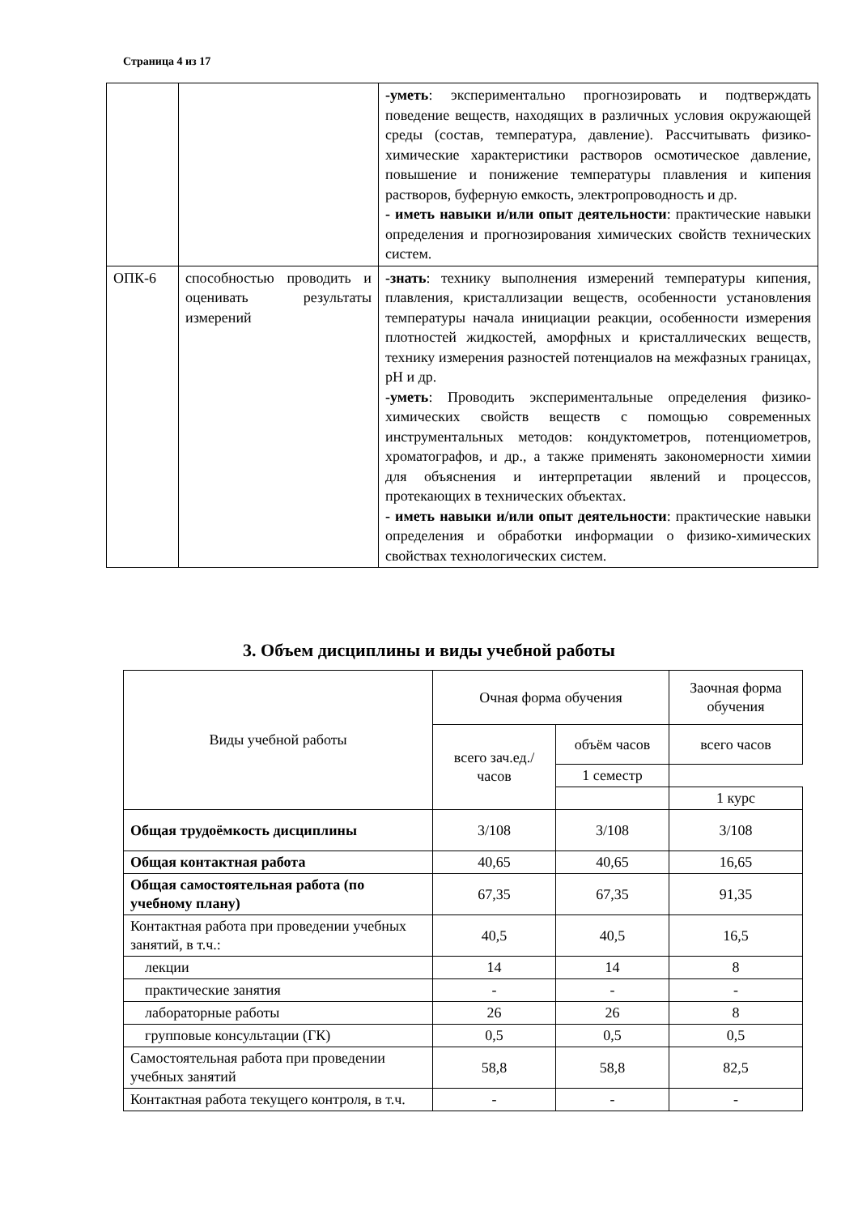Страница 4 из 17
| | | -уметь : экспериментально прогнозировать и подтверждать поведение веществ, находящих в различных условия окружающей среды (состав, температура, давление). Рассчитывать физико-химические характеристики растворов осмотическое давление, повышение и понижение температуры плавления и кипения растворов, буферную емкость, электропроводность и др. - иметь навыки и/или опыт деятельности : практические навыки определения и прогнозирования химических свойств технических систем. |
| ОПК-6 | способностью проводить и оценивать результаты измерений | -знать : технику выполнения измерений температуры кипения, плавления, кристаллизации веществ, особенности установления температуры начала инициации реакции, особенности измерения плотностей жидкостей, аморфных и кристаллических веществ, технику измерения разностей потенциалов на межфазных границах, pH и др. -уметь : Проводить экспериментальные определения физико-химических свойств веществ с помощью современных инструментальных методов: кондуктометров, потенциометров, хроматографов, и др., а также применять закономерности химии для объяснения и интерпретации явлений и процессов, протекающих в технических объектах. - иметь навыки и/или опыт деятельности : практические навыки определения и обработки информации о физико-химических свойствах технологических систем. |
3. Объем дисциплины и виды учебной работы
| Виды учебной работы | Очная форма обучения | | Заочная форма обучения |
| --- | --- | --- | --- |
| | всего зач.ед./ часов | объём часов | всего часов |
| | | 1 семестр | |
| | | | 1 курс |
| Общая трудоёмкость дисциплины | 3/108 | 3/108 | 3/108 |
| Общая контактная работа | 40,65 | 40,65 | 16,65 |
| Общая самостоятельная работа (по учебному плану) | 67,35 | 67,35 | 91,35 |
| Контактная работа при проведении учебных занятий, в т.ч.: | 40,5 | 40,5 | 16,5 |
| лекции | 14 | 14 | 8 |
| практические занятия | - | - | - |
| лабораторные работы | 26 | 26 | 8 |
| групповые консультации (ГК) | 0,5 | 0,5 | 0,5 |
| Самостоятельная работа при проведении учебных занятий | 58,8 | 58,8 | 82,5 |
| Контактная работа текущего контроля, в т.ч. | - | - | - |